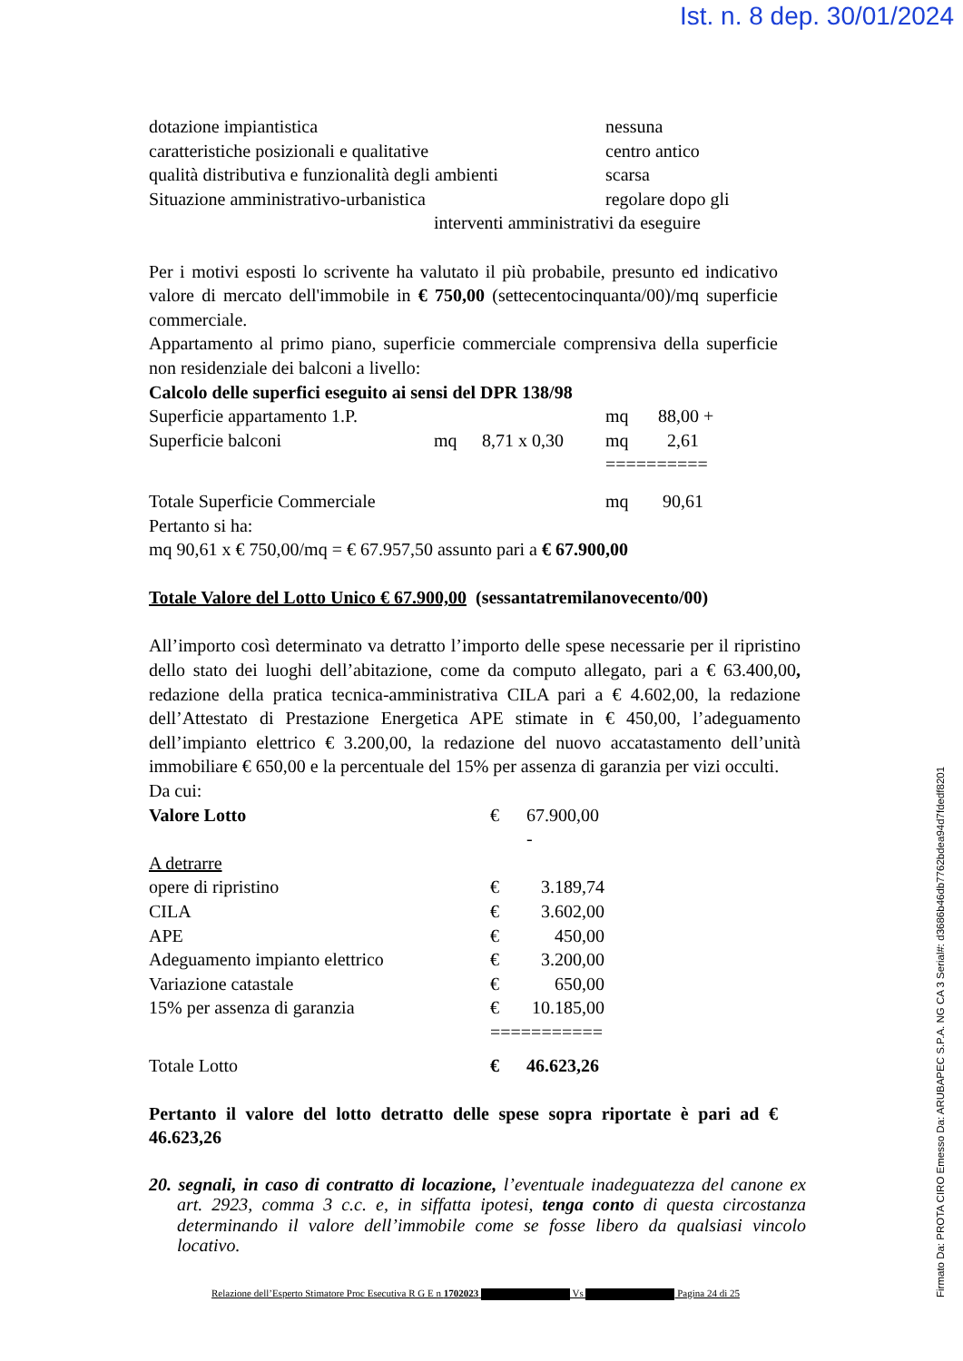Ist. n. 8 dep. 30/01/2024
| dotazione impiantistica | nessuna |
| caratteristiche posizionali e qualitative | centro antico |
| qualità distributiva e funzionalità degli ambienti | scarsa |
| Situazione amministrativo-urbanistica | regolare dopo gli |
interventi amministrativi da eseguire
Per i motivi esposti lo scrivente ha valutato il più probabile, presunto ed indicativo valore di mercato dell'immobile in € 750,00 (settecentocinquanta/00)/mq superficie commerciale.
Appartamento al primo piano, superficie commerciale comprensiva della superficie non residenziale dei balconi a livello:
Calcolo delle superfici eseguito ai sensi del DPR 138/98
| Superficie appartamento 1.P. | | | mq | 88,00 + |
| Superficie balconi | mq | 8,71 x 0,30 | mq | 2,61 |
| | | | ========== | |
| Totale Superficie Commerciale | | | mq | 90,61 |
Pertanto si ha:
mq 90,61 x € 750,00/mq = € 67.957,50 assunto pari a € 67.900,00
Totale Valore del Lotto Unico € 67.900,00 (sessantatremilanovecento/00)
All’importo così determinato va detratto l’importo delle spese necessarie per il ripristino dello stato dei luoghi dell’abitazione, come da computo allegato, pari a € 63.400,00, redazione della pratica tecnica-amministrativa CILA pari a € 4.602,00, la redazione dell’Attestato di Prestazione Energetica APE stimate in € 450,00, l’adeguamento dell’impianto elettrico € 3.200,00, la redazione del nuovo accatastamento dell’unità immobiliare € 650,00 e la percentuale del 15% per assenza di garanzia per vizi occulti.
Da cui:
| Valore Lotto | € | 67.900,00 - |
| A detrarre | | |
| opere di ripristino | € | 3.189,74 |
| CILA | € | 3.602,00 |
| APE | € | 450,00 |
| Adeguamento impianto elettrico | € | 3.200,00 |
| Variazione catastale | € | 650,00 |
| 15% per assenza di garanzia | € | 10.185,00 |
| | =========== | |
| Totale Lotto | € | 46.623,26 |
Pertanto il valore del lotto detratto delle spese sopra riportate è pari ad € 46.623,26
20. segnali, in caso di contratto di locazione, l’eventuale inadeguatezza del canone ex art. 2923, comma 3 c.c. e, in siffatta ipotesi, tenga conto di questa circostanza determinando il valore dell’immobile come se fosse libero da qualsiasi vincolo locativo.
Relazione dell’Esperto Stimatore Proc Esecutiva R G E n 1702023 Vs Pagina 24 di 25
Firmato Da: PROTA CIRO Emesso Da: ARUBAPEC S.P.A. NG CA 3 Serial#: d3686b46db7762bdea94d7fdedf8201